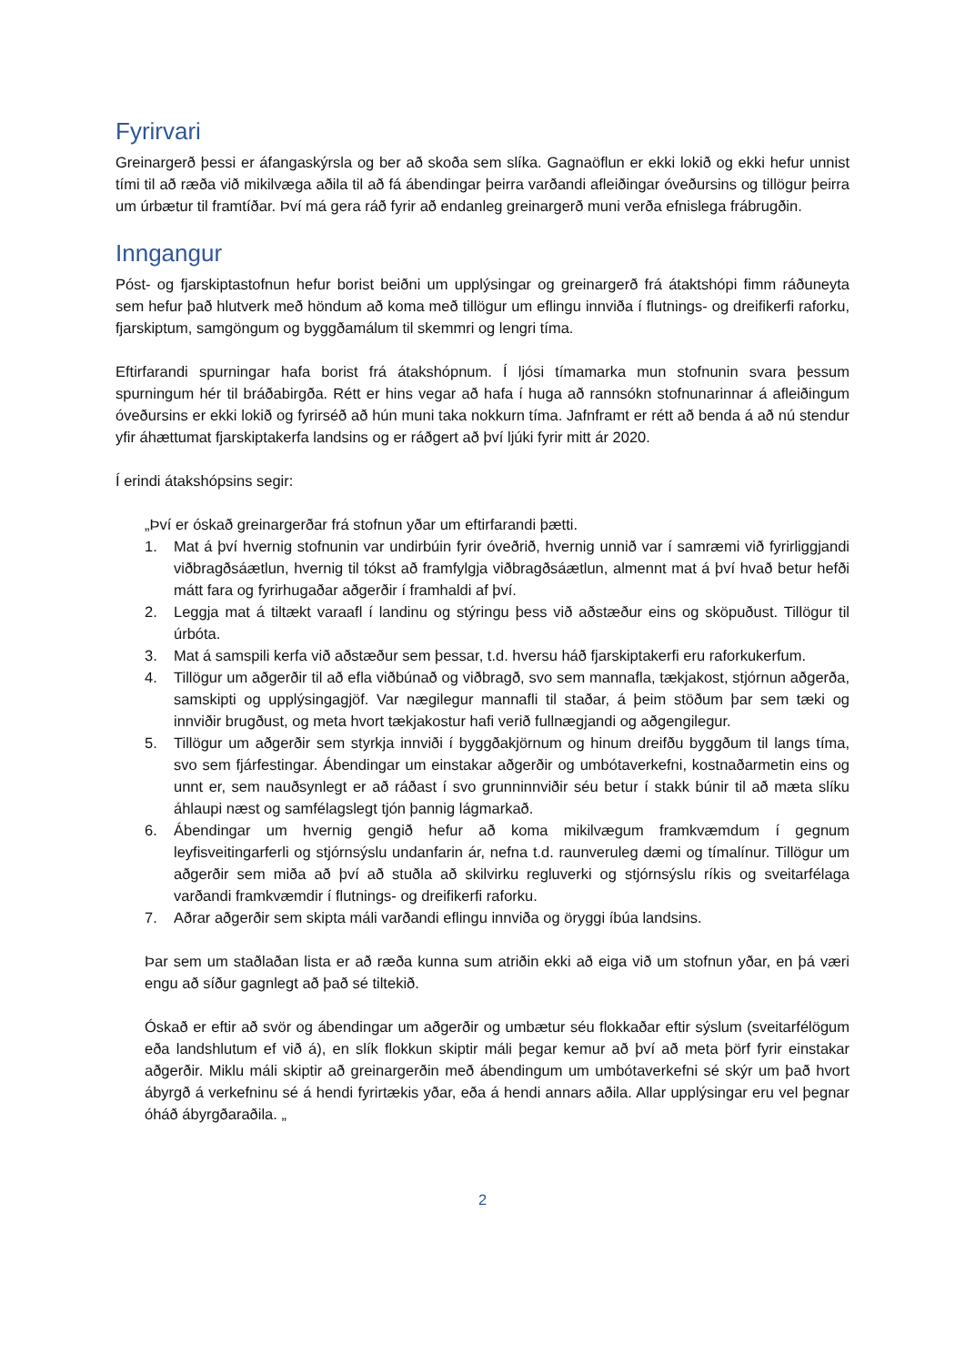Fyrirvari
Greinargerð þessi er áfangaskýrsla og ber að skoða sem slíka. Gagnaöflun er ekki lokið og ekki hefur unnist tími til að ræða við mikilvæga aðila til að fá ábendingar þeirra varðandi afleiðingar óveðursins og tillögur þeirra um úrbætur til framtíðar. Því má gera ráð fyrir að endanleg greinargerð muni verða efnislega frábrugðin.
Inngangur
Póst- og fjarskiptastofnun hefur borist beiðni um upplýsingar og greinargerð frá átaktshópi fimm ráðuneyta sem hefur það hlutverk með höndum að koma með tillögur um eflingu innviða í flutnings- og dreifikerfi raforku, fjarskiptum, samgöngum og byggðamálum til skemmri og lengri tíma.
Eftirfarandi spurningar hafa borist frá átakshópnum. Í ljósi tímamarka mun stofnunin svara þessum spurningum hér til bráðabirgða. Rétt er hins vegar að hafa í huga að rannsókn stofnunarinnar á afleiðingum óveðursins er ekki lokið og fyrirséð að hún muni taka nokkurn tíma. Jafnframt er rétt að benda á að nú stendur yfir áhættumat fjarskiptakerfa landsins og er ráðgert að því ljúki fyrir mitt ár 2020.
Í erindi átakshópsins segir:
„Því er óskað greinargerðar frá stofnun yðar um eftirfarandi þætti.
1. Mat á því hvernig stofnunin var undirbúin fyrir óveðrið, hvernig unnið var í samræmi við fyrirliggjandi viðbragðsáætlun, hvernig til tókst að framfylgja viðbragðsáætlun, almennt mat á því hvað betur hefði mátt fara og fyrirhugaðar aðgerðir í framhaldi af því.
2. Leggja mat á tiltækt varaafl í landinu og stýringu þess við aðstæður eins og sköpuðust. Tillögur til úrbóta.
3. Mat á samspili kerfa við aðstæður sem þessar, t.d. hversu háð fjarskiptakerfi eru raforkukerfum.
4. Tillögur um aðgerðir til að efla viðbúnað og viðbragð, svo sem mannafla, tækjakost, stjórnun aðgerða, samskipti og upplýsingagjöf. Var nægilegur mannafli til staðar, á þeim stöðum þar sem tæki og innviðir brugðust, og meta hvort tækjakostur hafi verið fullnægjandi og aðgengilegur.
5. Tillögur um aðgerðir sem styrkja innviði í byggðakjörnum og hinum dreifðu byggðum til langs tíma, svo sem fjárfestingar. Ábendingar um einstakar aðgerðir og umbótaverkefni, kostnaðarmetin eins og unnt er, sem nauðsynlegt er að ráðast í svo grunninnviðir séu betur í stakk búnir til að mæta slíku áhlaupi næst og samfélagslegt tjón þannig lágmarkað.
6. Ábendingar um hvernig gengið hefur að koma mikilvægum framkvæmdum í gegnum leyfisveitingarferli og stjórnsýslu undanfarin ár, nefna t.d. raunveruleg dæmi og tímalínur. Tillögur um aðgerðir sem miða að því að stuðla að skilvirku regluverki og stjórnsýslu ríkis og sveitarfélaga varðandi framkvæmdir í flutnings- og dreifikerfi raforku.
7. Aðrar aðgerðir sem skipta máli varðandi eflingu innviða og öryggi íbúa landsins.
Þar sem um staðlaðan lista er að ræða kunna sum atriðin ekki að eiga við um stofnun yðar, en þá væri engu að síður gagnlegt að það sé tiltekið.
Óskað er eftir að svör og ábendingar um aðgerðir og umbætur séu flokkaðar eftir sýslum (sveitarfélögum eða landshlutum ef við á), en slík flokkun skiptir máli þegar kemur að því að meta þörf fyrir einstakar aðgerðir. Miklu máli skiptir að greinargerðin með ábendingum um umbótaverkefni sé skýr um það hvort ábyrgð á verkefninu sé á hendi fyrirtækis yðar, eða á hendi annars aðila. Allar upplýsingar eru vel þegnar óháð ábyrgðaraðila. „
2